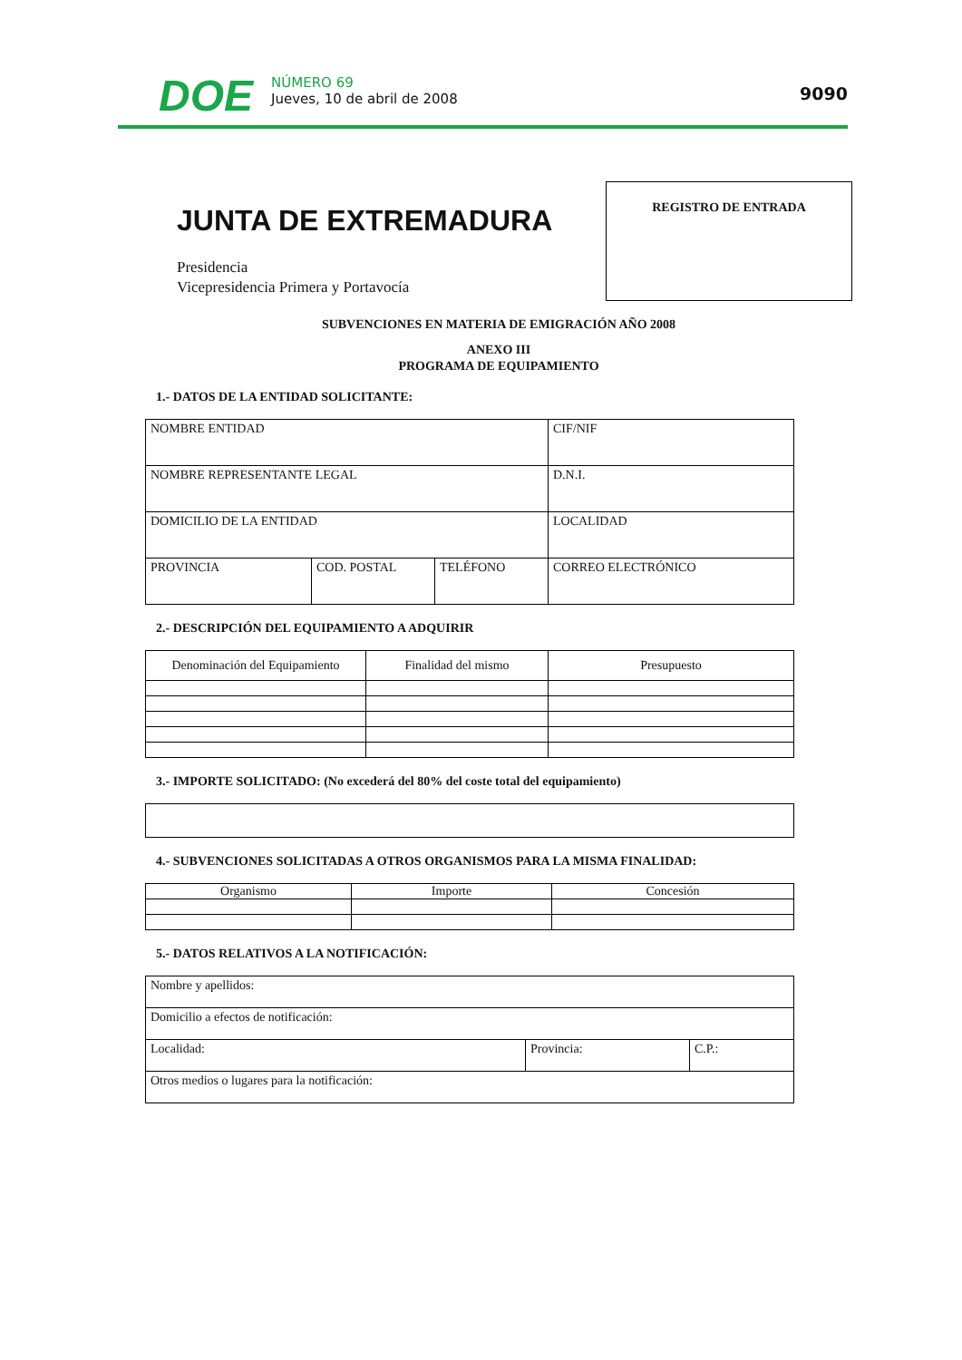DOE
NÚMERO 69
Jueves, 10 de abril de 2008
9090
JUNTA DE EXTREMADURA
Presidencia
Vicepresidencia Primera y Portavocía
REGISTRO DE ENTRADA
SUBVENCIONES EN MATERIA DE EMIGRACIÓN AÑO 2008
ANEXO III
PROGRAMA DE EQUIPAMIENTO
1.- DATOS DE LA ENTIDAD SOLICITANTE:
| NOMBRE ENTIDAD | | | CIF/NIF |
| NOMBRE REPRESENTANTE LEGAL | | | D.N.I. |
| DOMICILIO DE LA ENTIDAD | | | LOCALIDAD |
| PROVINCIA | COD. POSTAL | TELÉFONO | CORREO ELECTRÓNICO |
2.- DESCRIPCIÓN DEL EQUIPAMIENTO A ADQUIRIR
| Denominación del Equipamiento | Finalidad del mismo | Presupuesto |
3.- IMPORTE SOLICITADO: (No excederá del 80% del coste total del equipamiento)
4.- SUBVENCIONES SOLICITADAS A OTROS ORGANISMOS PARA LA MISMA FINALIDAD:
| Organismo | Importe | Concesión |
5.- DATOS RELATIVOS A LA NOTIFICACIÓN:
| Nombre y apellidos: | | |
| Domicilio a efectos de notificación: | | |
| Localidad: | Provincia: | C.P.: |
| Otros medios o lugares para la notificación: | | |